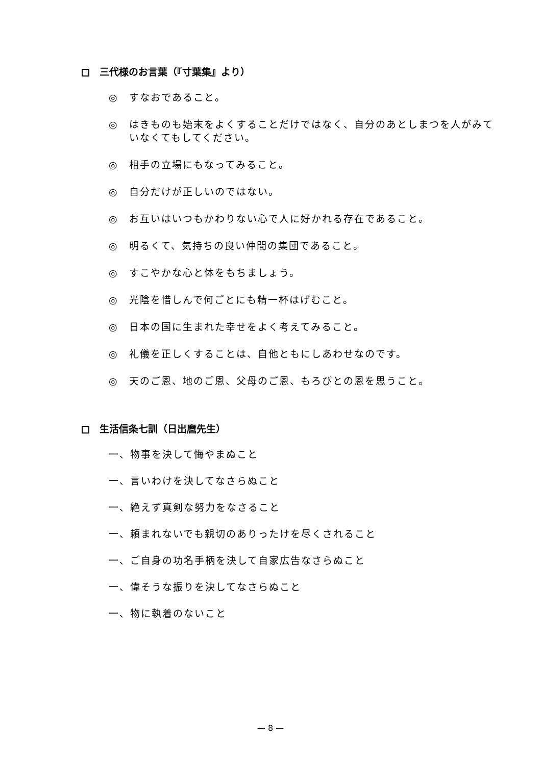三代様のお言葉（『寸葉集』より）
◎ すなおであること。
◎ はきものも始末をよくすることだけではなく、自分のあとしまつを人がみていなくてもしてください。
◎ 相手の立場にもなってみること。
◎ 自分だけが正しいのではない。
◎ お互いはいつもかわりない心で人に好かれる存在であること。
◎ 明るくて、気持ちの良い仲間の集団であること。
◎ すこやかな心と体をもちましょう。
◎ 光陰を惜しんで何ごとにも精一杯はげむこと。
◎ 日本の国に生まれた幸せをよく考えてみること。
◎ 礼儀を正しくすることは、自他ともにしあわせなのです。
◎ 天のご恩、地のご恩、父母のご恩、もろびとの恩を思うこと。
生活信条七訓（日出麿先生）
一、物事を決して悔やまぬこと
一、言いわけを決してなさらぬこと
一、絶えず真剣な努力をなさること
一、頼まれないでも親切のありったけを尽くされること
一、ご自身の功名手柄を決して自家広告なさらぬこと
一、偉そうな振りを決してなさらぬこと
一、物に執着のないこと
— 8 —